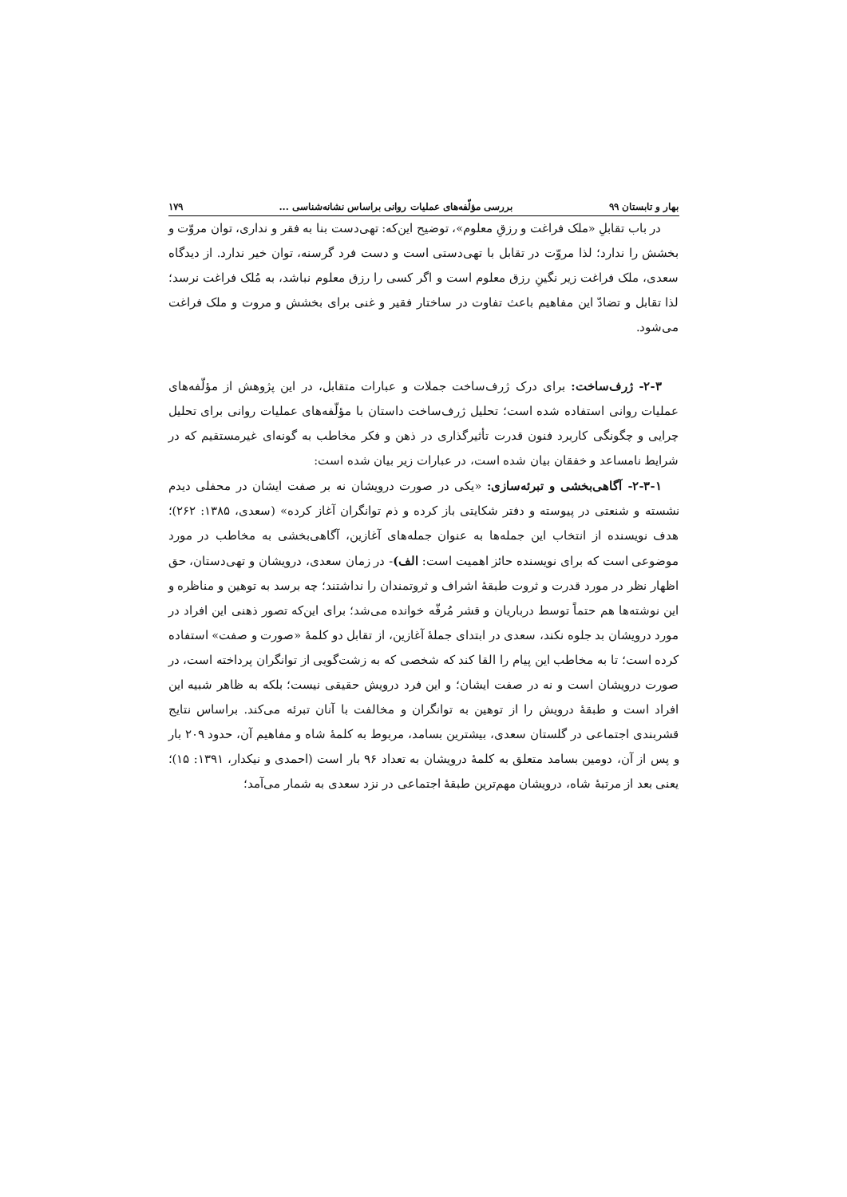بهار و تابستان ۹۹ بررسی مؤلّفه‌های عملیات روانی براساس نشانه‌شناسی ... ۱۷۹
در باب تقابلِ «ملک فراغت و رزقِ معلوم»، توضیح این‌که: تهی‌دست بنا به فقر و نداری، توان مروّت و بخشش را ندارد؛ لذا مروّت در تقابل با تهی‌دستی است و دست فرد گرسنه، توان خیر ندارد. از دیدگاه سعدی، ملک فراغت زیر نگینِ رزق معلوم است و اگر کسی را رزق معلوم نباشد، به مُلک فراغت نرسد؛ لذا تقابل و تضادّ این مفاهیم باعث تفاوت در ساختار فقیر و غنی برای بخشش و مروت و ملک فراغت می‌شود.
۲-۳- ژرف‌ساخت: برای درک ژرف‌ساخت جملات و عبارات متقابل، در این پژوهش از مؤلّفه‌های عملیات روانی استفاده شده است؛ تحلیل ژرف‌ساخت داستان با مؤلّفه‌های عملیات روانی برای تحلیل چرایی و چگونگی کاربرد فنون قدرت تأثیرگذاری در ذهن و فکر مخاطب به گونه‌ای غیرمستقیم که در شرایط نامساعد و خفقان بیان شده است، در عبارات زیر بیان شده است:
۲-۳-۱- آگاهی‌بخشی و تبرئه‌سازی: «یکی در صورت درویشان نه بر صفت ایشان در محفلی دیدم نشسته و شنعتی در پیوسته و دفتر شکایتی باز کرده و ذم توانگران آغاز کرده» (سعدی، ۱۳۸۵: ۲۶۲)؛ هدف نویسنده از انتخاب این جمله‌ها به عنوان جمله‌های آغازین، آگاهی‌بخشی به مخاطب در مورد موضوعی است که برای نویسنده حائز اهمیت است: الف)- در زمان سعدی، درویشان و تهی‌دستان، حق اظهار نظر در مورد قدرت و ثروت طبقهٔ اشراف و ثروتمندان را نداشتند؛ چه برسد به توهین و مناظره و این نوشته‌ها هم حتماً توسط درباریان و قشر مُرفّه خوانده می‌شد؛ برای این‌که تصور ذهنی این افراد در مورد درویشان بد جلوه نکند، سعدی در ابتدای جملهٔ آغازین، از تقابل دو کلمهٔ «صورت و صفت» استفاده کرده است؛ تا به مخاطب این پیام را القا کند که شخصی که به زشت‌گویی از توانگران پرداخته است، در صورت درویشان است و نه در صفت ایشان؛ و این فرد درویش حقیقی نیست؛ بلکه به ظاهر شبیه این افراد است و طبقهٔ درویش را از توهین به توانگران و مخالفت با آنان تبرئه می‌کند. براساس نتایج قشربندی اجتماعی در گلستان سعدی، بیشترین بسامد، مربوط به کلمهٔ شاه و مفاهیم آن، حدود ۲۰۹ بار و پس از آن، دومین بسامد متعلق به کلمهٔ درویشان به تعداد ۹۶ بار است (احمدی و نیکدار، ۱۳۹۱: ۱۵)؛ یعنی بعد از مرتبهٔ شاه، درویشان مهم‌ترین طبقهٔ اجتماعی در نزد سعدی به شمار می‌آمد؛